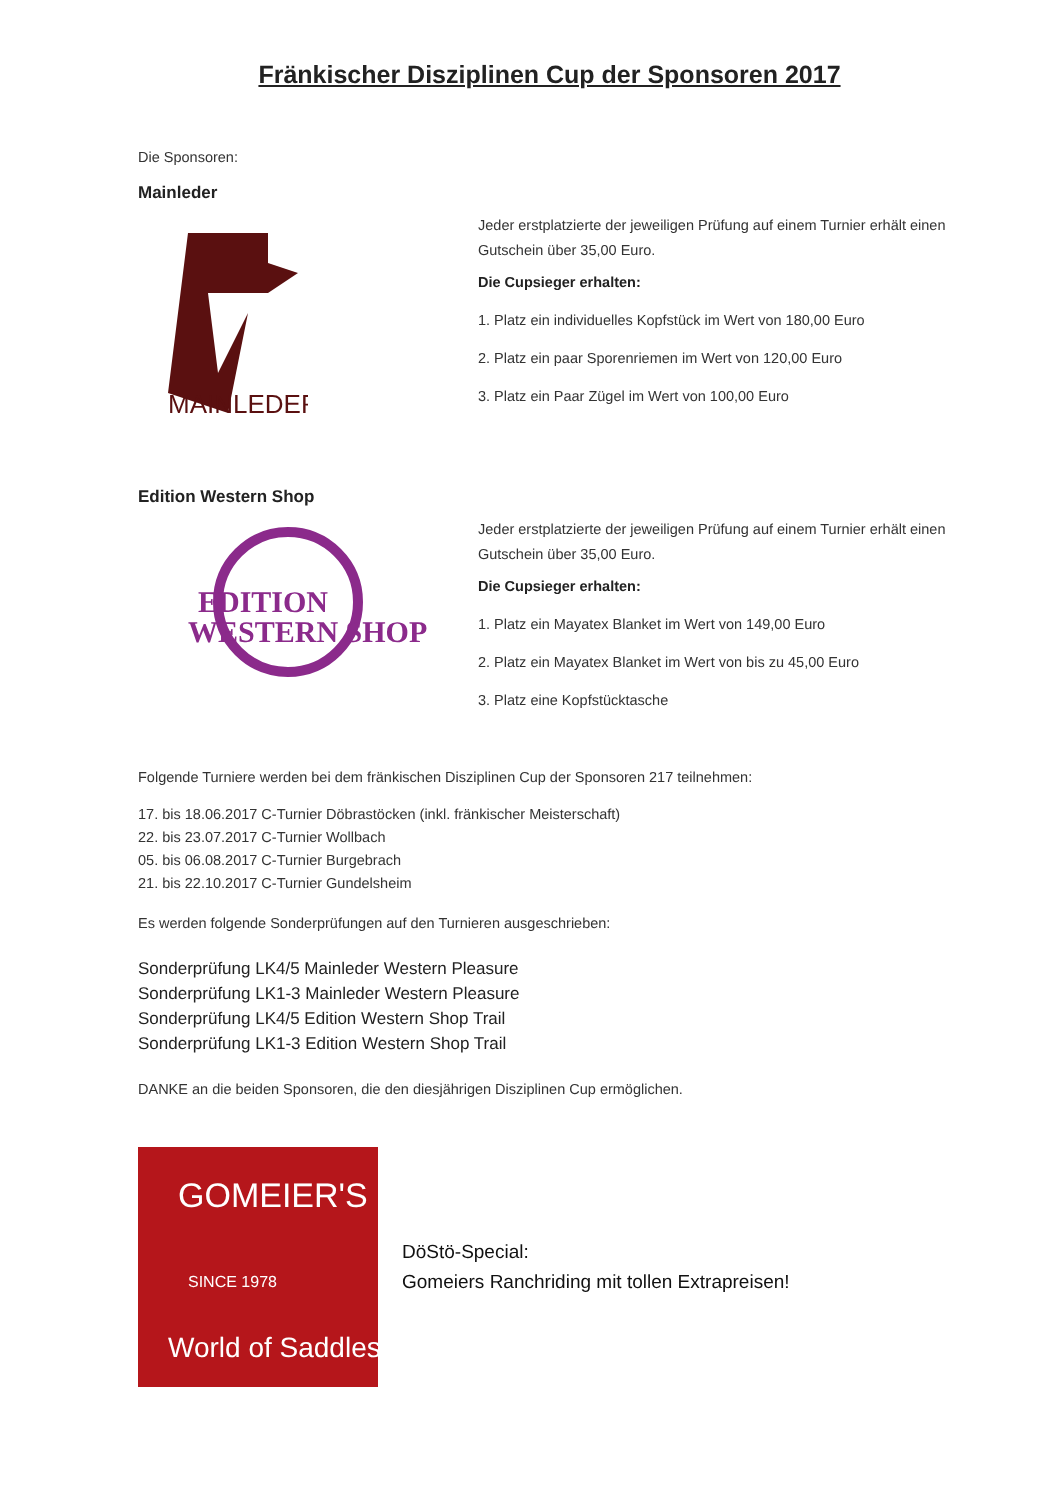Fränkischer Disziplinen Cup der Sponsoren 2017
Die Sponsoren:
Mainleder
MAINLEDER
Jeder erstplatzierte der jeweiligen Prüfung auf einem Turnier erhält einen Gutschein über 35,00 Euro.
Die Cupsieger erhalten:
1. Platz ein individuelles Kopfstück im Wert von 180,00 Euro
2. Platz ein paar Sporenriemen im Wert von 120,00 Euro
3. Platz ein Paar Zügel im Wert von 100,00 Euro
Edition Western Shop
EDITION
WESTERN SHOP
Jeder erstplatzierte der jeweiligen Prüfung auf einem Turnier erhält einen Gutschein über 35,00 Euro.
Die Cupsieger erhalten:
1. Platz ein Mayatex Blanket im Wert von 149,00 Euro
2. Platz ein Mayatex Blanket im Wert von bis zu 45,00 Euro
3. Platz eine Kopfstücktasche
Folgende Turniere werden bei dem fränkischen Disziplinen Cup der Sponsoren 217 teilnehmen:
17. bis 18.06.2017 C-Turnier Döbrastöcken (inkl. fränkischer Meisterschaft)
22. bis 23.07.2017 C-Turnier Wollbach
05. bis 06.08.2017 C-Turnier Burgebrach
21. bis 22.10.2017 C-Turnier Gundelsheim
Es werden folgende Sonderprüfungen auf den Turnieren ausgeschrieben:
Sonderprüfung LK4/5 Mainleder Western Pleasure
Sonderprüfung LK1-3 Mainleder Western Pleasure
Sonderprüfung LK4/5 Edition Western Shop Trail
Sonderprüfung LK1-3 Edition Western Shop Trail
DANKE an die beiden Sponsoren, die den diesjährigen Disziplinen Cup ermöglichen.
GOMEIER'S
SINCE 1978
World of Saddles
DöStö-Special:
Gomeiers Ranchriding mit tollen Extrapreisen!